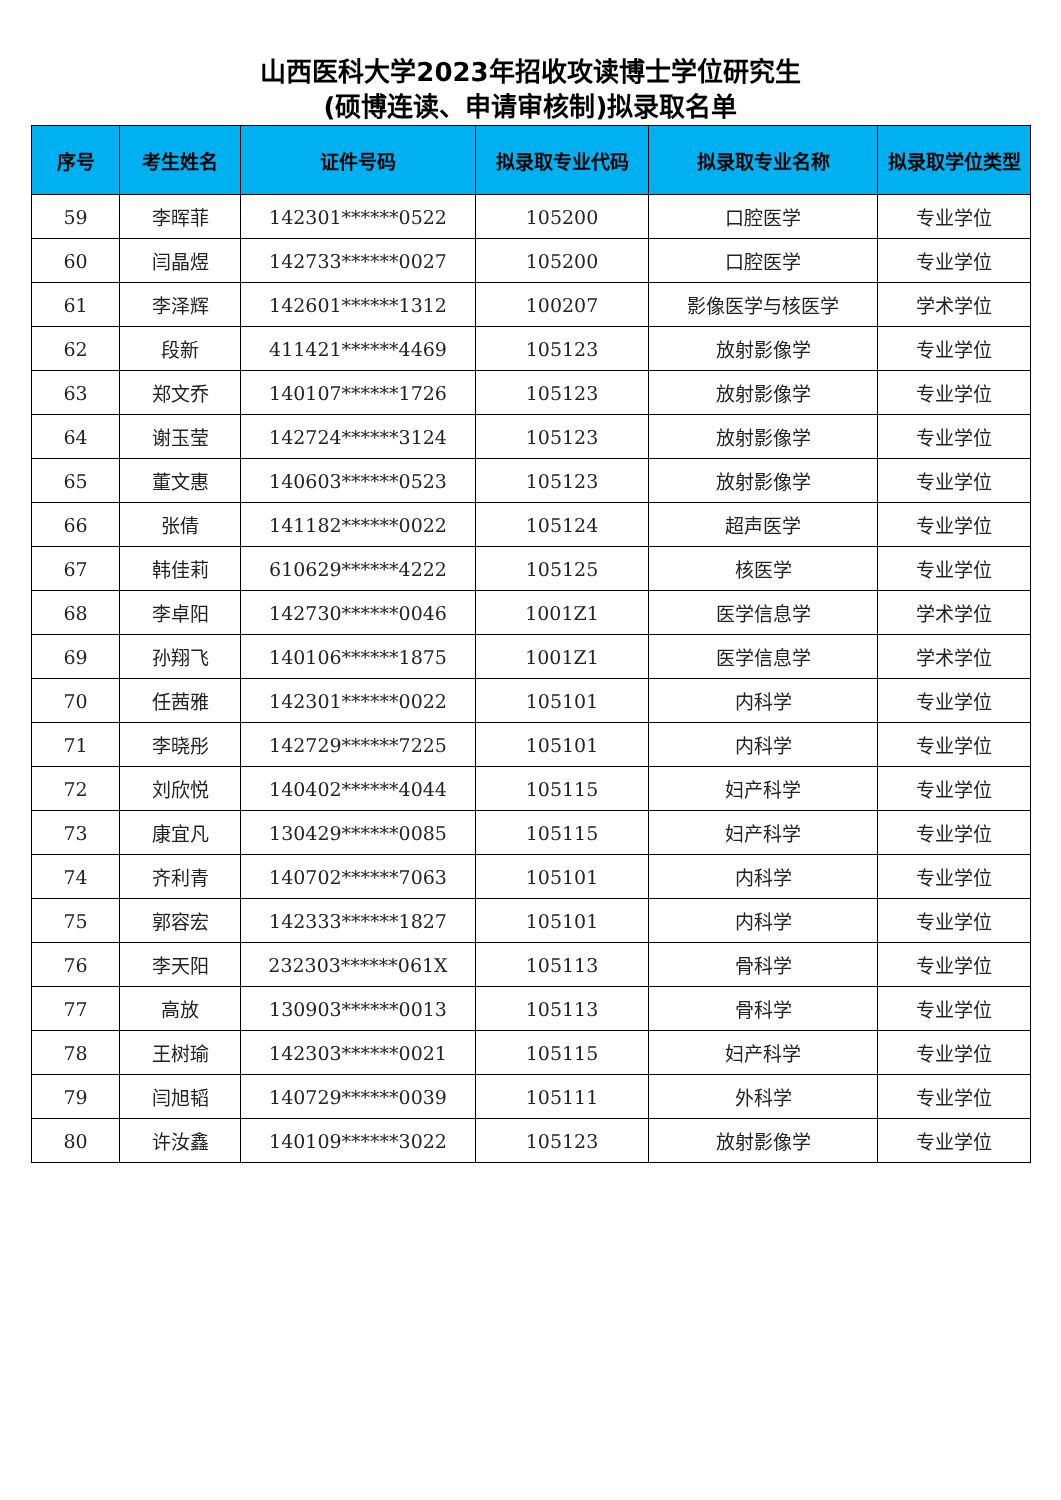山西医科大学2023年招收攻读博士学位研究生
(硕博连读、申请审核制)拟录取名单
| 序号 | 考生姓名 | 证件号码 | 拟录取专业代码 | 拟录取专业名称 | 拟录取学位类型 |
| --- | --- | --- | --- | --- | --- |
| 59 | 李晖菲 | 142301******0522 | 105200 | 口腔医学 | 专业学位 |
| 60 | 闫晶煜 | 142733******0027 | 105200 | 口腔医学 | 专业学位 |
| 61 | 李泽辉 | 142601******1312 | 100207 | 影像医学与核医学 | 学术学位 |
| 62 | 段新 | 411421******4469 | 105123 | 放射影像学 | 专业学位 |
| 63 | 郑文乔 | 140107******1726 | 105123 | 放射影像学 | 专业学位 |
| 64 | 谢玉莹 | 142724******3124 | 105123 | 放射影像学 | 专业学位 |
| 65 | 董文惠 | 140603******0523 | 105123 | 放射影像学 | 专业学位 |
| 66 | 张倩 | 141182******0022 | 105124 | 超声医学 | 专业学位 |
| 67 | 韩佳莉 | 610629******4222 | 105125 | 核医学 | 专业学位 |
| 68 | 李卓阳 | 142730******0046 | 1001Z1 | 医学信息学 | 学术学位 |
| 69 | 孙翔飞 | 140106******1875 | 1001Z1 | 医学信息学 | 学术学位 |
| 70 | 任茜雅 | 142301******0022 | 105101 | 内科学 | 专业学位 |
| 71 | 李晓彤 | 142729******7225 | 105101 | 内科学 | 专业学位 |
| 72 | 刘欣悦 | 140402******4044 | 105115 | 妇产科学 | 专业学位 |
| 73 | 康宜凡 | 130429******0085 | 105115 | 妇产科学 | 专业学位 |
| 74 | 齐利青 | 140702******7063 | 105101 | 内科学 | 专业学位 |
| 75 | 郭容宏 | 142333******1827 | 105101 | 内科学 | 专业学位 |
| 76 | 李天阳 | 232303******061X | 105113 | 骨科学 | 专业学位 |
| 77 | 高放 | 130903******0013 | 105113 | 骨科学 | 专业学位 |
| 78 | 王树瑜 | 142303******0021 | 105115 | 妇产科学 | 专业学位 |
| 79 | 闫旭韬 | 140729******0039 | 105111 | 外科学 | 专业学位 |
| 80 | 许汝鑫 | 140109******3022 | 105123 | 放射影像学 | 专业学位 |